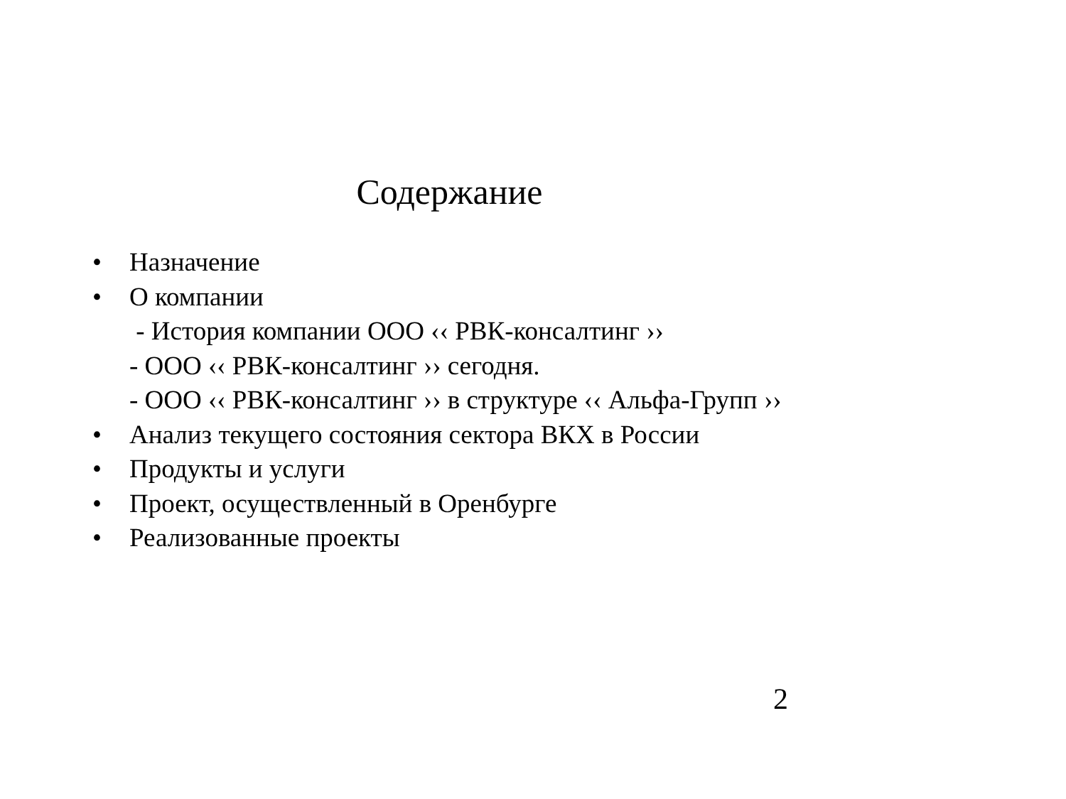Содержание
• Назначение
• О компании
- История компании ООО ‹‹ РВК-консалтинг ››
- ООО ‹‹ РВК-консалтинг ›› сегодня.
- ООО ‹‹ РВК-консалтинг ›› в структуре ‹‹ Альфа-Групп ››
• Анализ текущего состояния сектора ВКХ в России
• Продукты и услуги
• Проект, осуществленный в Оренбурге
• Реализованные проекты
2